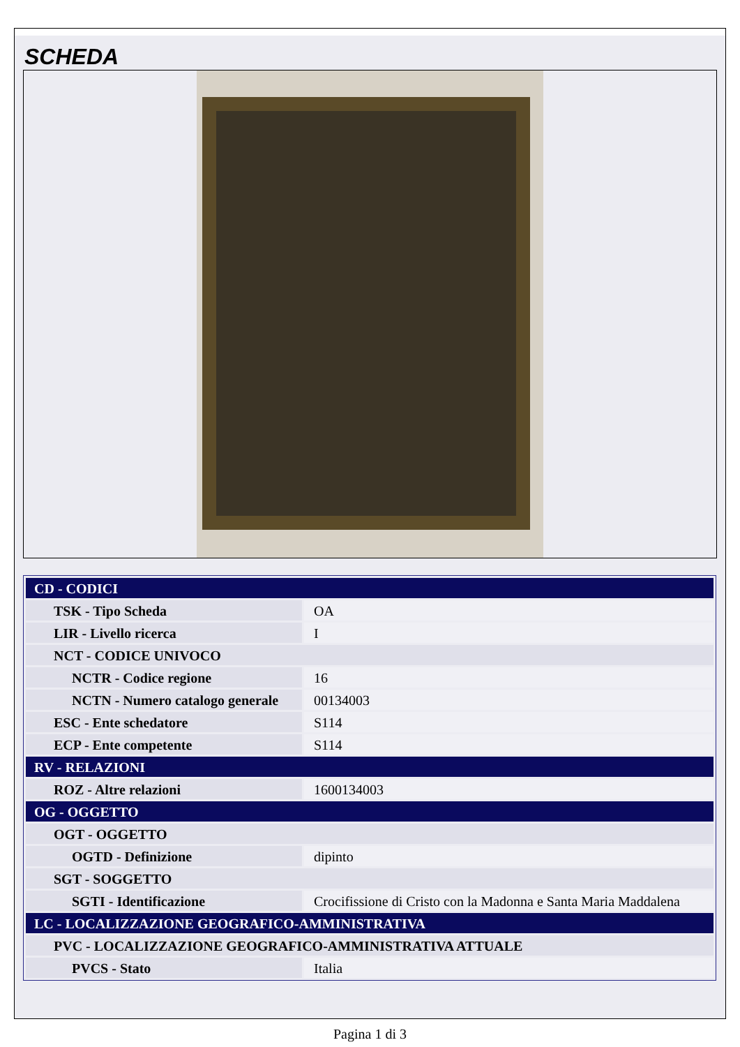SCHEDA
| CD - CODICI | |
| TSK - Tipo Scheda | OA |
| LIR - Livello ricerca | I |
| NCT - CODICE UNIVOCO | |
| NCTR - Codice regione | 16 |
| NCTN - Numero catalogo generale | 00134003 |
| ESC - Ente schedatore | S114 |
| ECP - Ente competente | S114 |
| RV - RELAZIONI | |
| ROZ - Altre relazioni | 1600134003 |
| OG - OGGETTO | |
| OGT - OGGETTO | |
| OGTD - Definizione | dipinto |
| SGT - SOGGETTO | |
| SGTI - Identificazione | Crocifissione di Cristo con la Madonna e Santa Maria Maddalena |
| LC - LOCALIZZAZIONE GEOGRAFICO-AMMINISTRATIVA | |
| PVC - LOCALIZZAZIONE GEOGRAFICO-AMMINISTRATIVA ATTUALE | |
| PVCS - Stato | Italia |
Pagina 1 di 3